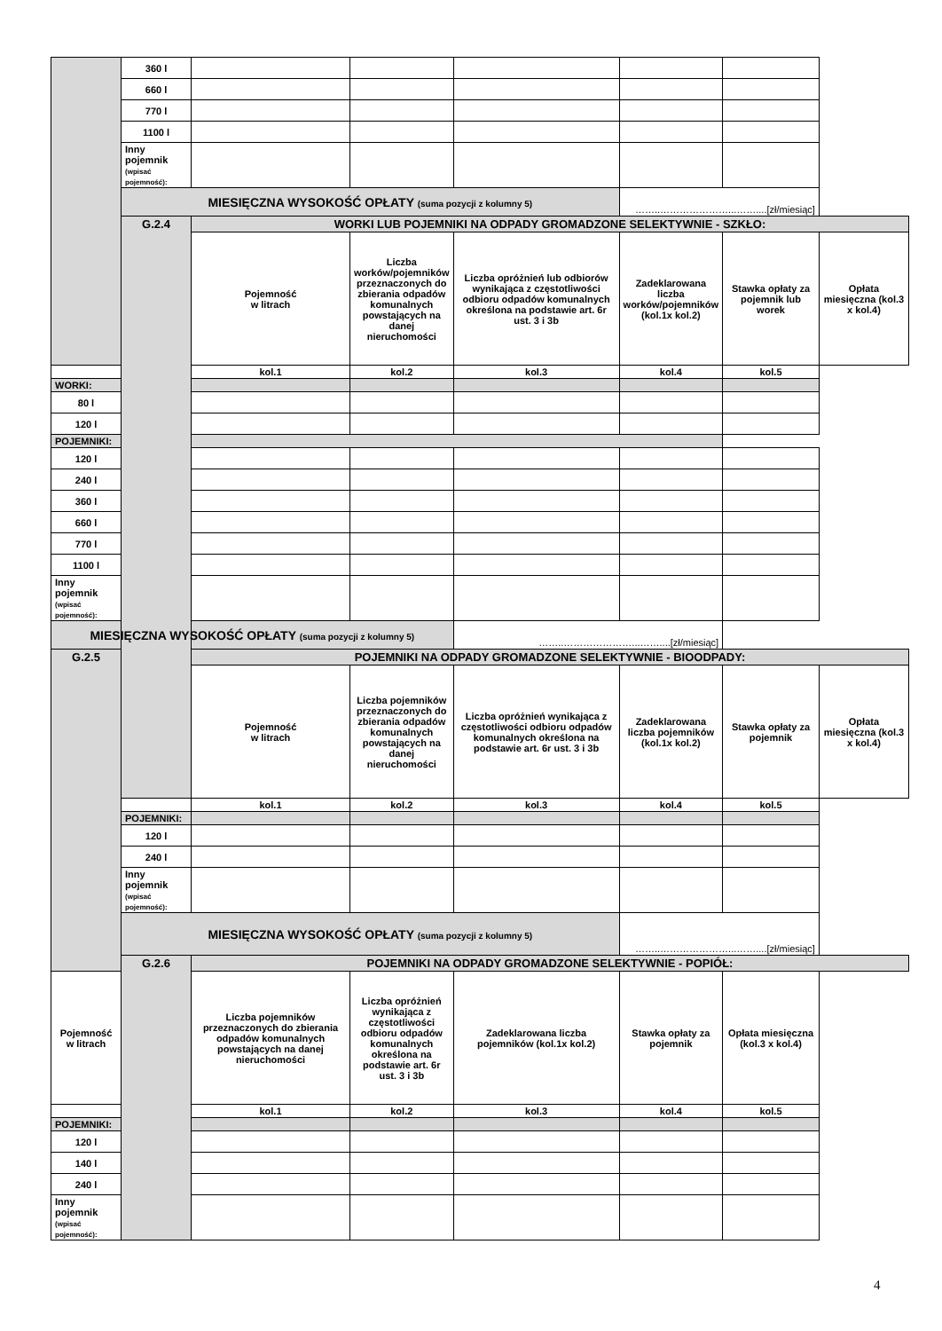| | 360 l | | | | | | |
| | 660 l | | | | | | |
| | 770 l | | | | | | |
| | 1100 l | | | | | | |
| | Inny pojemnik (wpisać pojemność): | | | | | | |
| | MIESIĘCZNA WYSOKOŚĆ OPŁATY (suma pozycji z kolumny 5) | | | | ……..…………………...……....[zł/miesiąc] | | |
| | G.2.4 | WORKI LUB POJEMNIKI NA ODPADY GROMADZONE SELEKTYWNIE - SZKŁO: | | | | | |
| | | Pojemność w litrach | Liczba worków/pojemników przeznaczonych do zbierania odpadów komunalnych powstających na danej nieruchomości | Liczba opróżnień lub odbiorów wynikająca z częstotliwości odbioru odpadów komunalnych określona na podstawie art. 6r ust. 3 i 3b | Zadeklarowana liczba worków/pojemników (kol.1x kol.2) | Stawka opłaty za pojemnik lub worek | Opłata miesięczna (kol.3 x kol.4) |
| | | kol.1 | kol.2 | kol.3 | kol.4 | kol.5 | |
| WORKI: | | | | | | | |
| 80 l | | | | | | | |
| 120 l | | | | | | | |
| POJEMNIKI: | | | | | | | |
| 120 l | | | | | | | |
| 240 l | | | | | | | |
| 360 l | | | | | | | |
| 660 l | | | | | | | |
| 770 l | | | | | | | |
| 1100 l | | | | | | | |
| Inny pojemnik (wpisać pojemność): | | | | | | | |
| MIESIĘCZNA WYSOKOŚĆ OPŁATY (suma pozycji z kolumny 5) | | | | ……..…………………...……....[zł/miesiąc] | | | |
| G.2.5 | | POJEMNIKI NA ODPADY GROMADZONE SELEKTYWNIE - BIOODPADY: | | | | | |
| | | Pojemność w litrach | Liczba pojemników przeznaczonych do zbierania odpadów komunalnych powstających na danej nieruchomości | Liczba opróżnień wynikająca z częstotliwości odbioru odpadów komunalnych określona na podstawie art. 6r ust. 3 i 3b | Zadeklarowana liczba pojemników (kol.1x kol.2) | Stawka opłaty za pojemnik | Opłata miesięczna (kol.3 x kol.4) |
| | | kol.1 | kol.2 | kol.3 | kol.4 | kol.5 | |
| | POJEMNIKI: | | | | | | |
| | 120 l | | | | | | |
| | 240 l | | | | | | |
| | Inny pojemnik (wpisać pojemność): | | | | | | |
| | MIESIĘCZNA WYSOKOŚĆ OPŁATY (suma pozycji z kolumny 5) | | | | ……..…………………...……....[zł/miesiąc] | | |
| | G.2.6 | POJEMNIKI NA ODPADY GROMADZONE SELEKTYWNIE - POPIÓŁ: | | | | | |
| Pojemność w litrach | | Liczba pojemników przeznaczonych do zbierania odpadów komunalnych powstających na danej nieruchomości | Liczba opróżnień wynikająca z częstotliwości odbioru odpadów komunalnych określona na podstawie art. 6r ust. 3 i 3b | Zadeklarowana liczba pojemników (kol.1x kol.2) | Stawka opłaty za pojemnik | Opłata miesięczna (kol.3 x kol.4) | |
| | | kol.1 | kol.2 | kol.3 | kol.4 | kol.5 | |
| POJEMNIKI: | | | | | | | |
| 120 l | | | | | | | |
| 140 l | | | | | | | |
| 240 l | | | | | | | |
| Inny pojemnik (wpisać pojemność): | | | | | | | |
4